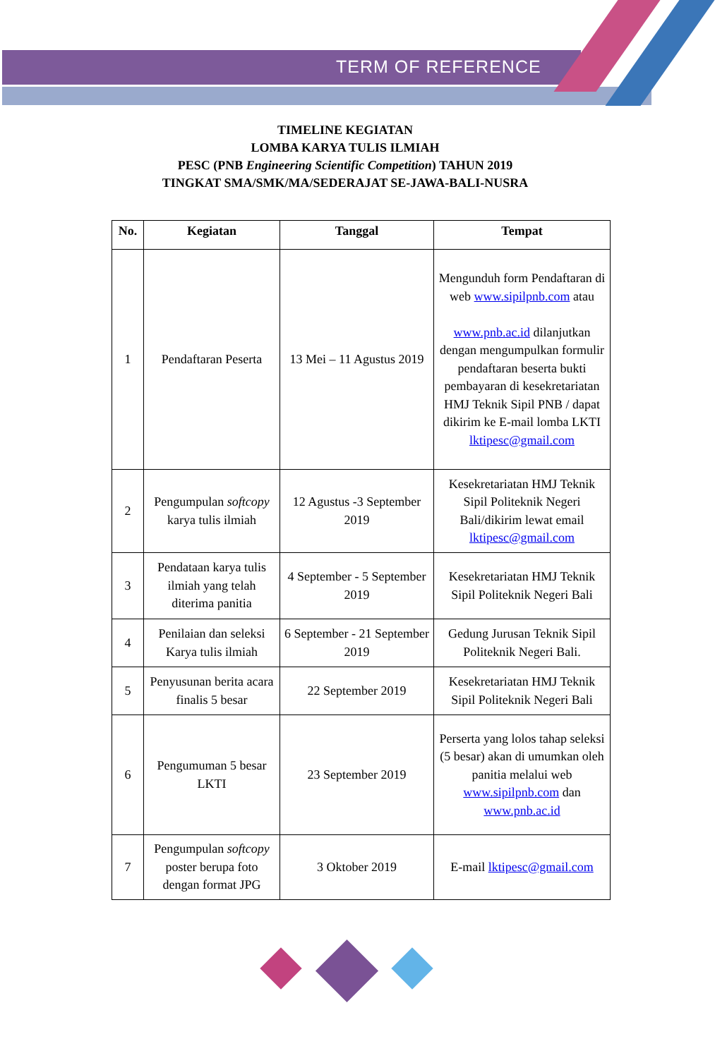TERM OF REFERENCE
TIMELINE KEGIATAN
LOMBA KARYA TULIS ILMIAH
PESC (PNB Engineering Scientific Competition) TAHUN 2019
TINGKAT SMA/SMK/MA/SEDERAJAT SE-JAWA-BALI-NUSRA
| No. | Kegiatan | Tanggal | Tempat |
| --- | --- | --- | --- |
| 1 | Pendaftaran Peserta | 13 Mei – 11 Agustus 2019 | Mengunduh form Pendaftaran di web www.sipilpnb.com atau www.pnb.ac.id dilanjutkan dengan mengumpulkan formulir pendaftaran beserta bukti pembayaran di kesekretariatan HMJ Teknik Sipil PNB / dapat dikirim ke E-mail lomba LKTI lktipesc@gmail.com |
| 2 | Pengumpulan softcopy karya tulis ilmiah | 12 Agustus -3 September 2019 | Kesekretariatan HMJ Teknik Sipil Politeknik Negeri Bali/dikirim lewat email lktipesc@gmail.com |
| 3 | Pendataan karya tulis ilmiah yang telah diterima panitia | 4 September - 5 September 2019 | Kesekretariatan HMJ Teknik Sipil Politeknik Negeri Bali |
| 4 | Penilaian dan seleksi Karya tulis ilmiah | 6 September - 21 September 2019 | Gedung Jurusan Teknik Sipil Politeknik Negeri Bali. |
| 5 | Penyusunan berita acara finalis 5 besar | 22 September 2019 | Kesekretariatan HMJ Teknik Sipil Politeknik Negeri Bali |
| 6 | Pengumuman 5 besar LKTI | 23 September 2019 | Perserta yang lolos tahap seleksi (5 besar) akan di umumkan oleh panitia melalui web www.sipilpnb.com dan www.pnb.ac.id |
| 7 | Pengumpulan softcopy poster berupa foto dengan format JPG | 3 Oktober 2019 | E-mail lktipesc@gmail.com |